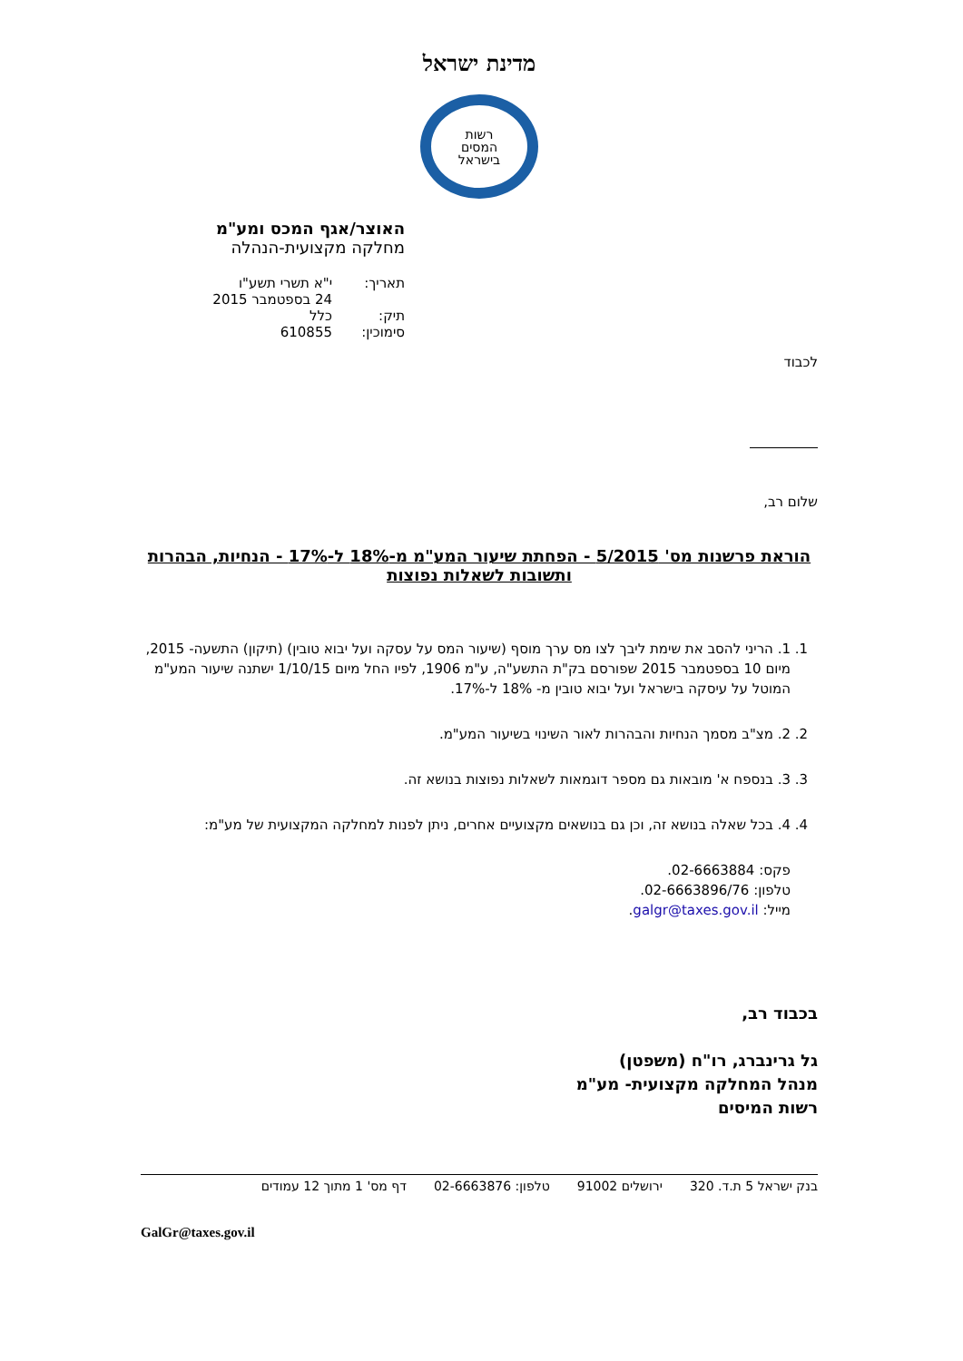מדינת ישראל
רשות
המסים
בישראל
האוצר/אגף המכס ומע"מ
מחלקה מקצועית-הנהלה
תאריך: י"א תשרי תשע"ו
24 בספטמבר 2015
תיק: כלל
סימוכין: 610855
לכבוד
שלום רב,
הוראת פרשנות מס' 5/2015 - הפחתת שיעור המע"מ מ-18% ל-17% - הנחיות, הבהרות ותשובות לשאלות נפוצות
1. 1. הריני להסב את שימת ליבך לצו מס ערך מוסף (שיעור המס על עסקה ועל יבוא טובין) (תיקון) התשעה- 2015, מיום 10 בספטמבר 2015 שפורסם בק"ת התשע"ה, ע"מ 1906, לפיו החל מיום 1/10/15 ישתנה שיעור המע"מ המוטל על עיסקה בישראל ועל יבוא טובין מ- 18% ל-17%.
2. 2. מצ"ב מסמך הנחיות והבהרות לאור השינוי בשיעור המע"מ.
3. 3. בנספח א' מובאות גם מספר דוגמאות לשאלות נפוצות בנושא זה.
4. 4. בכל שאלה בנושא זה, וכן גם בנושאים מקצועיים אחרים, ניתן לפנות למחלקה המקצועית של מע"מ:
פקס: 02-6663884.
טלפון: 02-6663896/76.
מייל: galgr@taxes.gov.il.
בכבוד רב,
גל גרינברג, רו"ח (משפטן)
מנהל המחלקה מקצועית- מע"מ
רשות המיסים
בנק ישראל 5 ת.ד. 320 ירושלים 91002 טלפון: 02-6663876 דף מס' 1 מתוך 12 עמודים
GalGr@taxes.gov.il